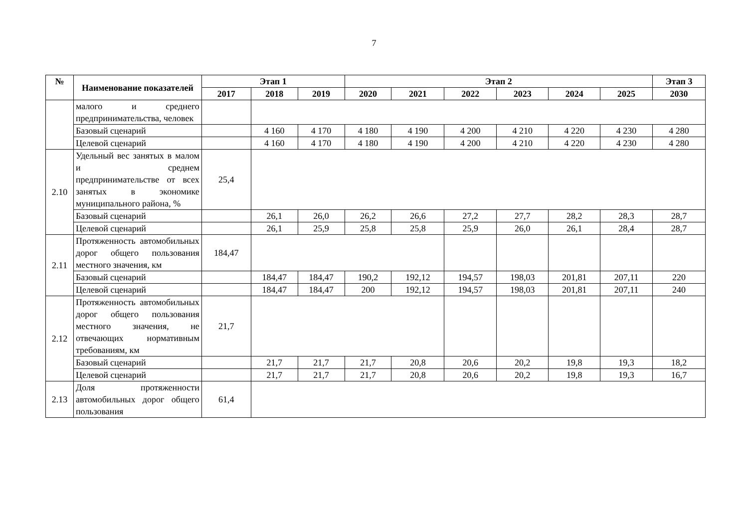7
| № | Наименование показателей | Этап 1 | | | Этап 2 | | | | | | Этап 3 |
| --- | --- | --- | --- | --- | --- | --- | --- | --- | --- | --- | --- |
| | | 2017 | 2018 | 2019 | 2020 | 2021 | 2022 | 2023 | 2024 | 2025 | 2030 |
| | малого и среднего предпринимательства, человек | | | | | | | | | | |
| | Базовый сценарий | | 4 160 | 4 170 | 4 180 | 4 190 | 4 200 | 4 210 | 4 220 | 4 230 | 4 280 |
| | Целевой сценарий | | 4 160 | 4 170 | 4 180 | 4 190 | 4 200 | 4 210 | 4 220 | 4 230 | 4 280 |
| 2.10 | Удельный вес занятых в малом и среднем предпринимательстве от всех занятых в экономике муниципального района, % | 25,4 | | | | | | | | | |
| | Базовый сценарий | | 26,1 | 26,0 | 26,2 | 26,6 | 27,2 | 27,7 | 28,2 | 28,3 | 28,7 |
| | Целевой сценарий | | 26,1 | 25,9 | 25,8 | 25,8 | 25,9 | 26,0 | 26,1 | 28,4 | 28,7 |
| 2.11 | Протяженность автомобильных дорог общего пользования местного значения, км | 184,47 | | | | | | | | | |
| | Базовый сценарий | | 184,47 | 184,47 | 190,2 | 192,12 | 194,57 | 198,03 | 201,81 | 207,11 | 220 |
| | Целевой сценарий | | 184,47 | 184,47 | 200 | 192,12 | 194,57 | 198,03 | 201,81 | 207,11 | 240 |
| 2.12 | Протяженность автомобильных дорог общего пользования местного значения, не отвечающих нормативным требованиям, км | 21,7 | | | | | | | | | |
| | Базовый сценарий | | 21,7 | 21,7 | 21,7 | 20,8 | 20,6 | 20,2 | 19,8 | 19,3 | 18,2 |
| | Целевой сценарий | | 21,7 | 21,7 | 21,7 | 20,8 | 20,6 | 20,2 | 19,8 | 19,3 | 16,7 |
| 2.13 | Доля протяженности автомобильных дорог общего пользования | 61,4 | | | | | | | | | |